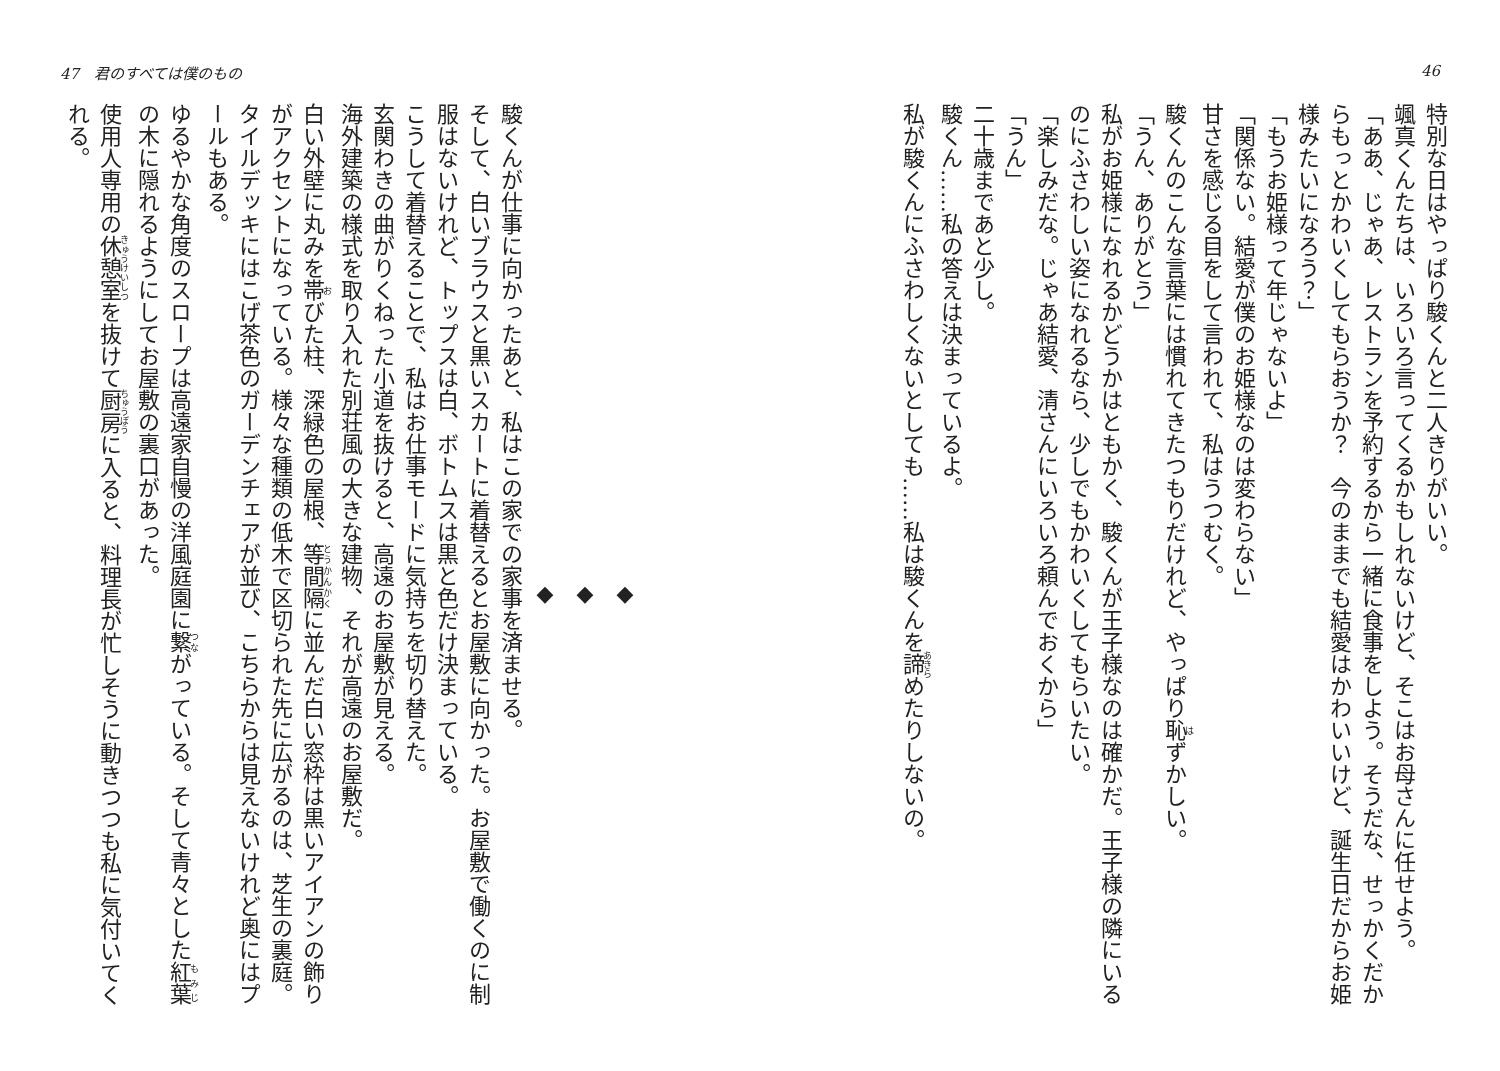47　君のすべては僕のもの 46
特別な日はやっぱり駿くんと二人きりがいい。
颯真くんたちは、いろいろ言ってくるかもしれないけど、そこはお母さんに任せよう。
「ああ、じゃあ、レストランを予約するから一緒に食事をしよう。そうだな、せっかくだからもっとかわいくしてもらおうか？　今のままでも結愛はかわいいけど、誕生日だからお姫様みたいになろう？」
「もうお姫様って年じゃないよ」
「関係ない。結愛が僕のお姫様なのは変わらない」
甘さを感じる目をして言われて、私はうつむく。
駿くんのこんな言葉には慣れてきたつもりだけれど、やっぱり恥ずかしい。
「うん、ありがとう」
私がお姫様になれるかどうかはともかく、駿くんが王子様なのは確かだ。王子様の隣にいるのにふさわしい姿になれるなら、少しでもかわいくしてもらいたい。
「楽しみだな。じゃあ結愛、清さんにいろいろ頼んでおくから」
「うん」
二十歳まであと少し。
駿くん……私の答えは決まっているよ。
私が駿くんにふさわしくないとしても……私は駿くんを諦めたりしないの。
◆
◆
◆
駿くんが仕事に向かったあと、私はこの家での家事を済ませる。
そして、白いブラウスと黒いスカートに着替えるとお屋敷に向かった。お屋敷で働くのに制服はないけれど、トップスは白、ボトムスは黒と色だけ決まっている。
こうして着替えることで、私はお仕事モードに気持ちを切り替えた。
玄関わきの曲がりくねった小道を抜けると、高遠のお屋敷が見える。
海外建築の様式を取り入れた別荘風の大きな建物、それが高遠のお屋敷だ。
白い外壁に丸みを帯びた柱、深緑色の屋根、等間隔に並んだ白い窓枠は黒いアイアンの飾りがアクセントになっている。様々な種類の低木で区切られた先に広がるのは、芝生の裏庭。タイルデッキにはこげ茶色のガーデンチェアが並び、こちらからは見えないけれど奥にはプールもある。
ゆるやかな角度のスロープは高遠家自慢の洋風庭園に繋がっている。そして青々とした紅葉の木に隠れるようにしてお屋敷の裏口があった。
使用人専用の休憩室を抜けて厨房に入ると、料理長が忙しそうに動きつつも私に気付いてくれる。